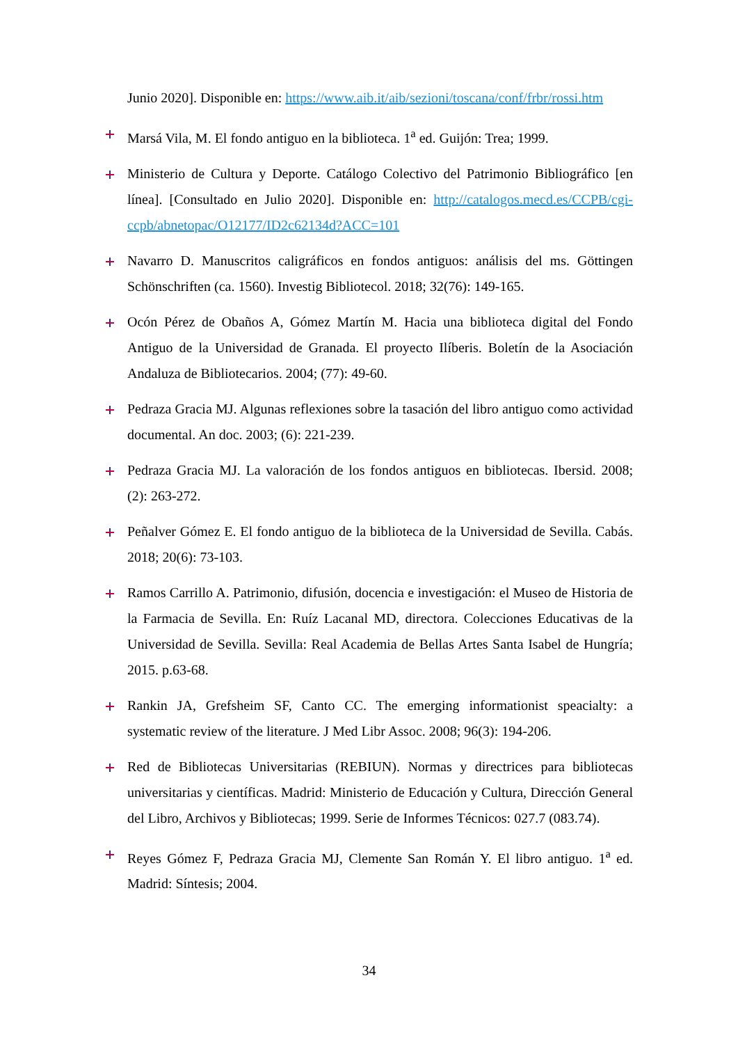Junio 2020]. Disponible en: https://www.aib.it/aib/sezioni/toscana/conf/frbr/rossi.htm
Marsá Vila, M. El fondo antiguo en la biblioteca. 1<sup>a</sup> ed. Guijón: Trea; 1999.
Ministerio de Cultura y Deporte. Catálogo Colectivo del Patrimonio Bibliográfico [en línea]. [Consultado en Julio 2020]. Disponible en: http://catalogos.mecd.es/CCPB/cgi-ccpb/abnetopac/O12177/ID2c62134d?ACC=101
Navarro D. Manuscritos caligráficos en fondos antiguos: análisis del ms. Göttingen Schönschriften (ca. 1560). Investig Bibliotecol. 2018; 32(76): 149-165.
Ocón Pérez de Obaños A, Gómez Martín M. Hacia una biblioteca digital del Fondo Antiguo de la Universidad de Granada. El proyecto Ilíberis. Boletín de la Asociación Andaluza de Bibliotecarios. 2004; (77): 49-60.
Pedraza Gracia MJ. Algunas reflexiones sobre la tasación del libro antiguo como actividad documental. An doc. 2003; (6): 221-239.
Pedraza Gracia MJ. La valoración de los fondos antiguos en bibliotecas. Ibersid. 2008; (2): 263-272.
Peñalver Gómez E. El fondo antiguo de la biblioteca de la Universidad de Sevilla. Cabás. 2018; 20(6): 73-103.
Ramos Carrillo A. Patrimonio, difusión, docencia e investigación: el Museo de Historia de la Farmacia de Sevilla. En: Ruíz Lacanal MD, directora. Colecciones Educativas de la Universidad de Sevilla. Sevilla: Real Academia de Bellas Artes Santa Isabel de Hungría; 2015. p.63-68.
Rankin JA, Grefsheim SF, Canto CC. The emerging informationist speacialty: a systematic review of the literature. J Med Libr Assoc. 2008; 96(3): 194-206.
Red de Bibliotecas Universitarias (REBIUN). Normas y directrices para bibliotecas universitarias y científicas. Madrid: Ministerio de Educación y Cultura, Dirección General del Libro, Archivos y Bibliotecas; 1999. Serie de Informes Técnicos: 027.7 (083.74).
Reyes Gómez F, Pedraza Gracia MJ, Clemente San Román Y. El libro antiguo. 1<sup>a</sup> ed. Madrid: Síntesis; 2004.
34